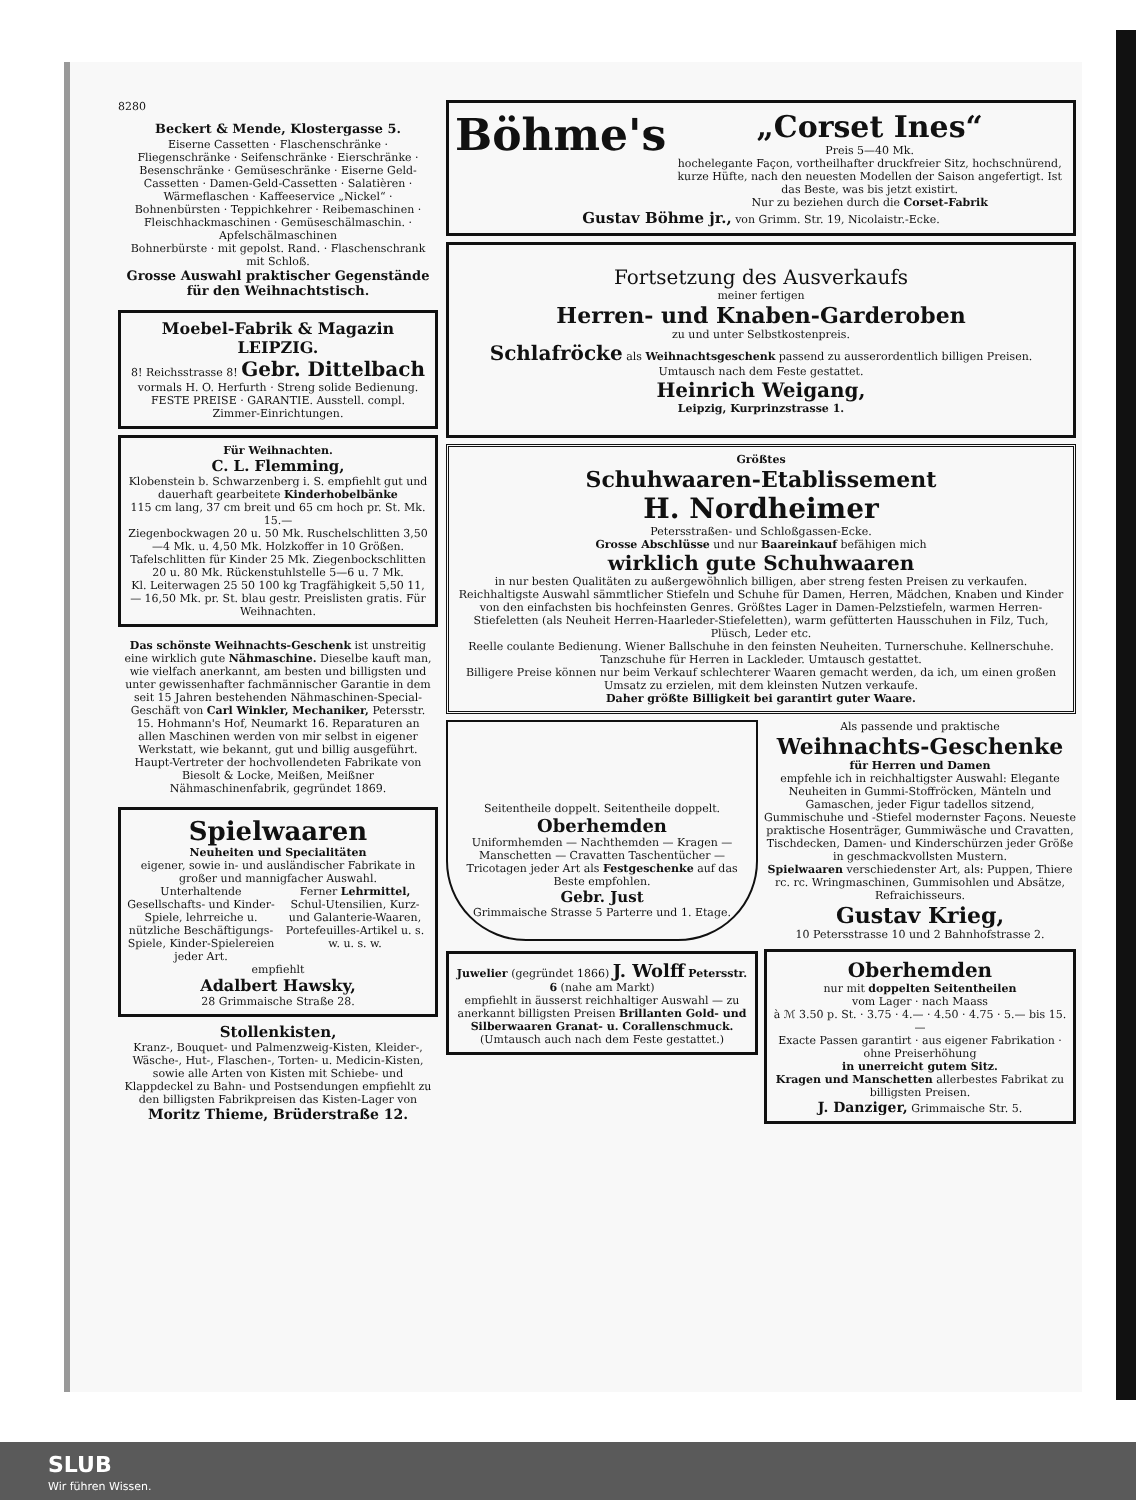8280
Beckert & Mende, Klostergasse 5.
Eiserne Cassetten · Flaschenschränke · Fliegenschränke · Seifenschränke · Eierschränke · Besenschränke · Gemüseschränke · Eiserne Geld-Cassetten · Damen-Geld-Cassetten · Salatièren · Wärmeflaschen · Kaffeeservice „Nickel“ · Bohnenbürsten · Teppichkehrer · Reibemaschinen · Fleischhackmaschinen · Gemüseschälmaschin. · Apfelschälmaschinen
Bohnerbürste · mit gepolst. Rand. · Flaschenschrank mit Schloß.
Grosse Auswahl praktischer Gegenstände für den Weihnachtstisch.
Moebel-Fabrik & Magazin LEIPZIG.
8! Reichsstrasse 8! Gebr. Dittelbach
vormals H. O. Herfurth · Streng solide Bedienung. FESTE PREISE · GARANTIE. Ausstell. compl. Zimmer-Einrichtungen.
Für Weihnachten.
C. L. Flemming,
Klobenstein b. Schwarzenberg i. S. empfiehlt gut und dauerhaft gearbeitete Kinderhobelbänke
115 cm lang, 37 cm breit und 65 cm hoch pr. St. Mk. 15.—
Ziegenbockwagen 20 u. 50 Mk. Ruschelschlitten 3,50—4 Mk. u. 4,50 Mk. Holzkoffer in 10 Größen. Tafelschlitten für Kinder 25 Mk. Ziegenbockschlitten 20 u. 80 Mk. Rückenstuhlstelle 5—6 u. 7 Mk.
Kl. Leiterwagen 25 50 100 kg Tragfähigkeit 5,50 11,— 16,50 Mk. pr. St. blau gestr. Preislisten gratis. Für Weihnachten.
Das schönste Weihnachts-Geschenk ist unstreitig eine wirklich gute Nähmaschine. Dieselbe kauft man, wie vielfach anerkannt, am besten und billigsten und unter gewissenhafter fachmännischer Garantie in dem seit 15 Jahren bestehenden Nähmaschinen-Special-Geschäft von Carl Winkler, Mechaniker, Petersstr. 15. Hohmann's Hof, Neumarkt 16. Reparaturen an allen Maschinen werden von mir selbst in eigener Werkstatt, wie bekannt, gut und billig ausgeführt. Haupt-Vertreter der hochvollendeten Fabrikate von Biesolt & Locke, Meißen, Meißner Nähmaschinenfabrik, gegründet 1869.
Spielwaaren
Neuheiten und Specialitäten
eigener, sowie in- und ausländischer Fabrikate in großer und mannigfacher Auswahl.
Unterhaltende Gesellschafts- und Kinder-Spiele, lehrreiche u. nützliche Beschäftigungs-Spiele, Kinder-Spielereien jeder Art.
Ferner Lehrmittel, Schul-Utensilien, Kurz- und Galanterie-Waaren, Portefeuilles-Artikel u. s. w. u. s. w.
empfiehlt
Adalbert Hawsky,
28 Grimmaische Straße 28.
Stollenkisten,
Kranz-, Bouquet- und Palmenzweig-Kisten, Kleider-, Wäsche-, Hut-, Flaschen-, Torten- u. Medicin-Kisten, sowie alle Arten von Kisten mit Schiebe- und Klappdeckel zu Bahn- und Postsendungen empfiehlt zu den billigsten Fabrikpreisen das Kisten-Lager von
Moritz Thieme, Brüderstraße 12.
Böhme's
„Corset Ines“
Preis 5—40 Mk.
hochelegante Façon, vortheilhafter druckfreier Sitz, hochschnürend, kurze Hüfte, nach den neuesten Modellen der Saison angefertigt. Ist das Beste, was bis jetzt existirt.
Nur zu beziehen durch die Corset-Fabrik
Gustav Böhme jr., von Grimm. Str. 19, Nicolaistr.-Ecke.
Fortsetzung des Ausverkaufs
meiner fertigen
Herren- und Knaben-Garderoben
zu und unter Selbstkostenpreis.
Schlafröcke als Weihnachtsgeschenk passend zu ausserordentlich billigen Preisen. Umtausch nach dem Feste gestattet.
Heinrich Weigang,
Leipzig, Kurprinzstrasse 1.
Größtes
Schuhwaaren-Etablissement
H. Nordheimer
Petersstraßen- und Schloßgassen-Ecke.
Grosse Abschlüsse und nur Baareinkauf befähigen mich
wirklich gute Schuhwaaren
in nur besten Qualitäten zu außergewöhnlich billigen, aber streng festen Preisen zu verkaufen. Reichhaltigste Auswahl sämmtlicher Stiefeln und Schuhe für Damen, Herren, Mädchen, Knaben und Kinder von den einfachsten bis hochfeinsten Genres. Größtes Lager in Damen-Pelzstiefeln, warmen Herren-Stiefeletten (als Neuheit Herren-Haarleder-Stiefeletten), warm gefütterten Hausschuhen in Filz, Tuch, Plüsch, Leder etc.
Reelle coulante Bedienung. Wiener Ballschuhe in den feinsten Neuheiten. Turnerschuhe. Kellnerschuhe. Tanzschuhe für Herren in Lackleder. Umtausch gestattet.
Billigere Preise können nur beim Verkauf schlechterer Waaren gemacht werden, da ich, um einen großen Umsatz zu erzielen, mit dem kleinsten Nutzen verkaufe.
Daher größte Billigkeit bei garantirt guter Waare.
Seitentheile doppelt. Seitentheile doppelt.
Oberhemden
Uniformhemden — Nachthemden — Kragen — Manschetten — Cravatten Taschentücher — Tricotagen jeder Art als Festgeschenke auf das Beste empfohlen.
Gebr. Just
Grimmaische Strasse 5 Parterre und 1. Etage.
Juwelier (gegründet 1866) J. Wolff Petersstr. 6 (nahe am Markt)
empfiehlt in äusserst reichhaltiger Auswahl — zu anerkannt billigsten Preisen Brillanten Gold- und Silberwaaren Granat- u. Corallenschmuck.
(Umtausch auch nach dem Feste gestattet.)
Als passende und praktische
Weihnachts-Geschenke
für Herren und Damen
empfehle ich in reichhaltigster Auswahl: Elegante Neuheiten in Gummi-Stoffröcken, Mänteln und Gamaschen, jeder Figur tadellos sitzend, Gummischuhe und -Stiefel modernster Façons. Neueste praktische Hosenträger, Gummiwäsche und Cravatten, Tischdecken, Damen- und Kinderschürzen jeder Größe in geschmackvollsten Mustern.
Spielwaaren verschiedenster Art, als: Puppen, Thiere rc. rc. Wringmaschinen, Gummisohlen und Absätze, Refraichisseurs.
Gustav Krieg,
10 Petersstrasse 10 und 2 Bahnhofstrasse 2.
Oberhemden
nur mit doppelten Seitentheilen
vom Lager · nach Maass
à ℳ 3.50 p. St. · 3.75 · 4.— · 4.50 · 4.75 · 5.— bis 15.—
Exacte Passen garantirt · aus eigener Fabrikation · ohne Preiserhöhung
in unerreicht gutem Sitz.
Kragen und Manschetten allerbestes Fabrikat zu billigsten Preisen.
J. Danziger, Grimmaische Str. 5.
SLUB
Wir führen Wissen.